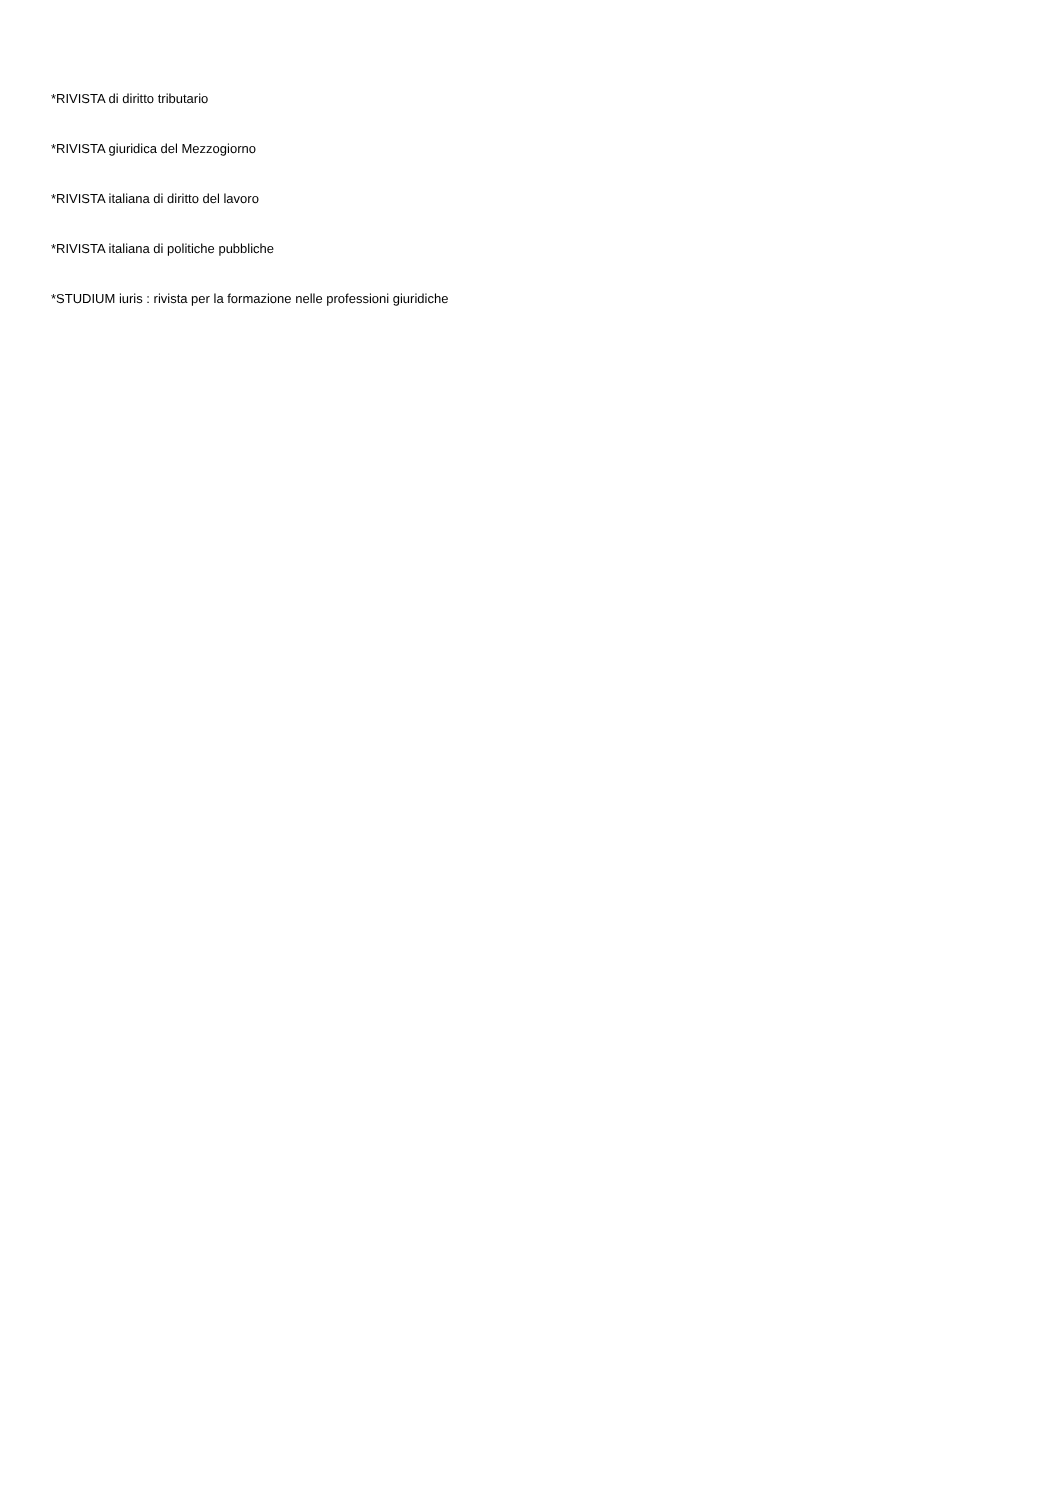*RIVISTA di diritto tributario
*RIVISTA giuridica del Mezzogiorno
*RIVISTA italiana di diritto del lavoro
*RIVISTA italiana di politiche pubbliche
*STUDIUM iuris : rivista per la formazione nelle professioni giuridiche